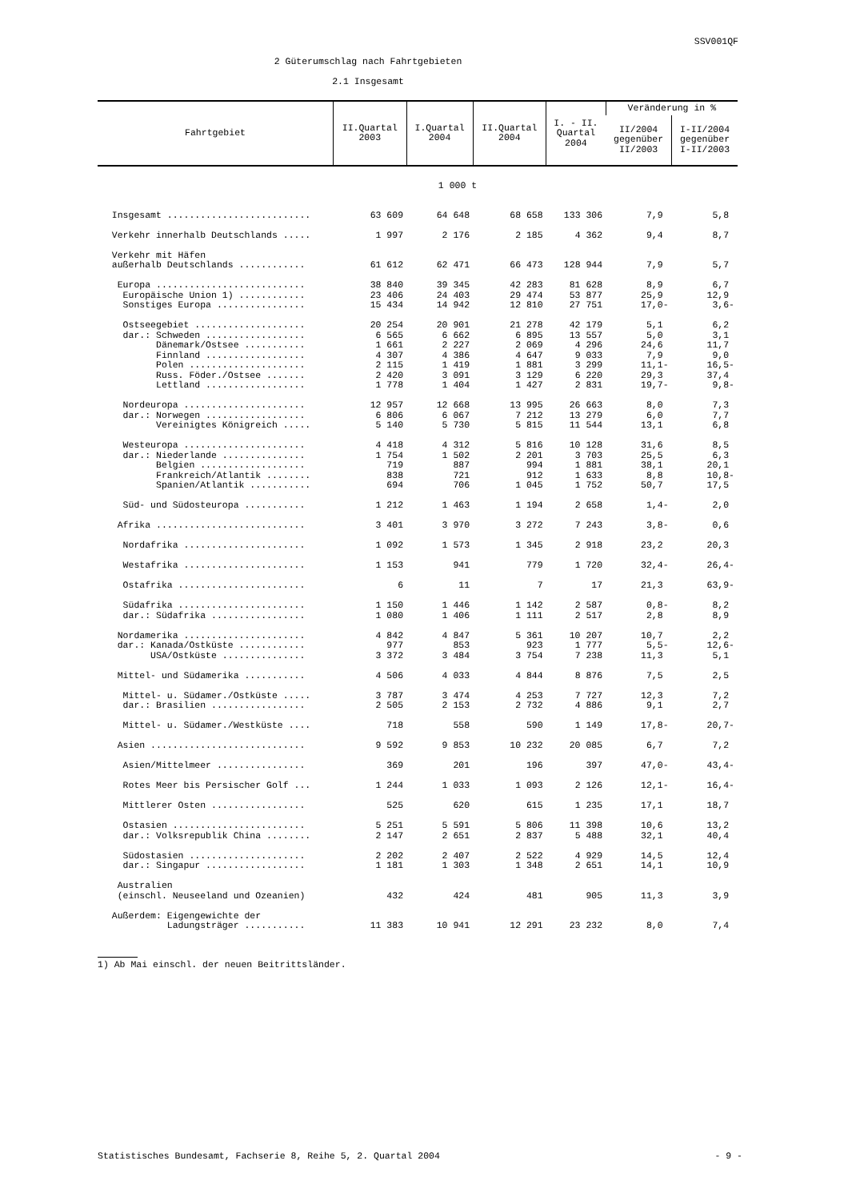SSV001QF
2 Güterumschlag nach Fahrtgebieten
2.1 Insgesamt
| Fahrtgebiet | II.Quartal 2003 | I.Quartal 2004 | II.Quartal 2004 | I. - II. Quartal 2004 | Veränderung in % | |
| --- | --- | --- | --- | --- | --- | --- |
| | | | | | II/2004 gegenüber II/2003 | I-II/2004 gegenüber I-II/2003 |
| 1 000 t | | | | | | |
| Insgesamt .......................... | 63 609 | 64 648 | 68 658 | 133 306 | 7,9 | 5,8 |
| Verkehr innerhalb Deutschlands ..... | 1 997 | 2 176 | 2 185 | 4 362 | 9,4 | 8,7 |
| Verkehr mit Häfen außerhalb Deutschlands ............ | 61 612 | 62 471 | 66 473 | 128 944 | 7,9 | 5,7 |
| Europa ........................... | 38 840 | 39 345 | 42 283 | 81 628 | 8,9 | 6,7 |
| Europäische Union 1) ............ | 23 406 | 24 403 | 29 474 | 53 877 | 25,9 | 12,9 |
| Sonstiges Europa ................ | 15 434 | 14 942 | 12 810 | 27 751 | 17,0- | 3,6- |
| Ostseegebiet .................... | 20 254 | 20 901 | 21 278 | 42 179 | 5,1 | 6,2 |
| dar.: Schweden .................. | 6 565 | 6 662 | 6 895 | 13 557 | 5,0 | 3,1 |
| Dänemark/Ostsee ........... | 1 661 | 2 227 | 2 069 | 4 296 | 24,6 | 11,7 |
| Finnland .................. | 4 307 | 4 386 | 4 647 | 9 033 | 7,9 | 9,0 |
| Polen ..................... | 2 115 | 1 419 | 1 881 | 3 299 | 11,1- | 16,5- |
| Russ. Föder./Ostsee ....... | 2 420 | 3 091 | 3 129 | 6 220 | 29,3 | 37,4 |
| Lettland .................. | 1 778 | 1 404 | 1 427 | 2 831 | 19,7- | 9,8- |
| Nordeuropa ...................... | 12 957 | 12 668 | 13 995 | 26 663 | 8,0 | 7,3 |
| dar.: Norwegen .................. | 6 806 | 6 067 | 7 212 | 13 279 | 6,0 | 7,7 |
| Vereinigtes Königreich ..... | 5 140 | 5 730 | 5 815 | 11 544 | 13,1 | 6,8 |
| Westeuropa ...................... | 4 418 | 4 312 | 5 816 | 10 128 | 31,6 | 8,5 |
| dar.: Niederlande ............... | 1 754 | 1 502 | 2 201 | 3 703 | 25,5 | 6,3 |
| Belgien ................... | 719 | 887 | 994 | 1 881 | 38,1 | 20,1 |
| Frankreich/Atlantik ........ | 838 | 721 | 912 | 1 633 | 8,8 | 10,8- |
| Spanien/Atlantik ........... | 694 | 706 | 1 045 | 1 752 | 50,7 | 17,5 |
| Süd- und Südosteuropa ........... | 1 212 | 1 463 | 1 194 | 2 658 | 1,4- | 2,0 |
| Afrika ........................... | 3 401 | 3 970 | 3 272 | 7 243 | 3,8- | 0,6 |
| Nordafrika ...................... | 1 092 | 1 573 | 1 345 | 2 918 | 23,2 | 20,3 |
| Westafrika ...................... | 1 153 | 941 | 779 | 1 720 | 32,4- | 26,4- |
| Ostafrika ....................... | 6 | 11 | 7 | 17 | 21,3 | 63,9- |
| Südafrika ....................... | 1 150 | 1 446 | 1 142 | 2 587 | 0,8- | 8,2 |
| dar.: Südafrika ................. | 1 080 | 1 406 | 1 111 | 2 517 | 2,8 | 8,9 |
| Nordamerika ...................... | 4 842 | 4 847 | 5 361 | 10 207 | 10,7 | 2,2 |
| dar.: Kanada/Ostküste ............ | 977 | 853 | 923 | 1 777 | 5,5- | 12,6- |
| USA/Ostküste ............... | 3 372 | 3 484 | 3 754 | 7 238 | 11,3 | 5,1 |
| Mittel- und Südamerika ........... | 4 506 | 4 033 | 4 844 | 8 876 | 7,5 | 2,5 |
| Mittel- u. Südamer./Ostküste ..... | 3 787 | 3 474 | 4 253 | 7 727 | 12,3 | 7,2 |
| dar.: Brasilien ................. | 2 505 | 2 153 | 2 732 | 4 886 | 9,1 | 2,7 |
| Mittel- u. Südamer./Westküste .... | 718 | 558 | 590 | 1 149 | 17,8- | 20,7- |
| Asien ............................ | 9 592 | 9 853 | 10 232 | 20 085 | 6,7 | 7,2 |
| Asien/Mittelmeer ................ | 369 | 201 | 196 | 397 | 47,0- | 43,4- |
| Rotes Meer bis Persischer Golf ... | 1 244 | 1 033 | 1 093 | 2 126 | 12,1- | 16,4- |
| Mittlerer Osten ................. | 525 | 620 | 615 | 1 235 | 17,1 | 18,7 |
| Ostasien ........................ | 5 251 | 5 591 | 5 806 | 11 398 | 10,6 | 13,2 |
| dar.: Volksrepublik China ........ | 2 147 | 2 651 | 2 837 | 5 488 | 32,1 | 40,4 |
| Südostasien ..................... | 2 202 | 2 407 | 2 522 | 4 929 | 14,5 | 12,4 |
| dar.: Singapur .................. | 1 181 | 1 303 | 1 348 | 2 651 | 14,1 | 10,9 |
| Australien (einschl. Neuseeland und Ozeanien) | 432 | 424 | 481 | 905 | 11,3 | 3,9 |
| Außerdem: Eigengewichte der Ladungsträger ........... | 11 383 | 10 941 | 12 291 | 23 232 | 8,0 | 7,4 |
1) Ab Mai einschl. der neuen Beitrittsländer.
Statistisches Bundesamt, Fachserie 8, Reihe 5, 2. Quartal 2004 - 9 -